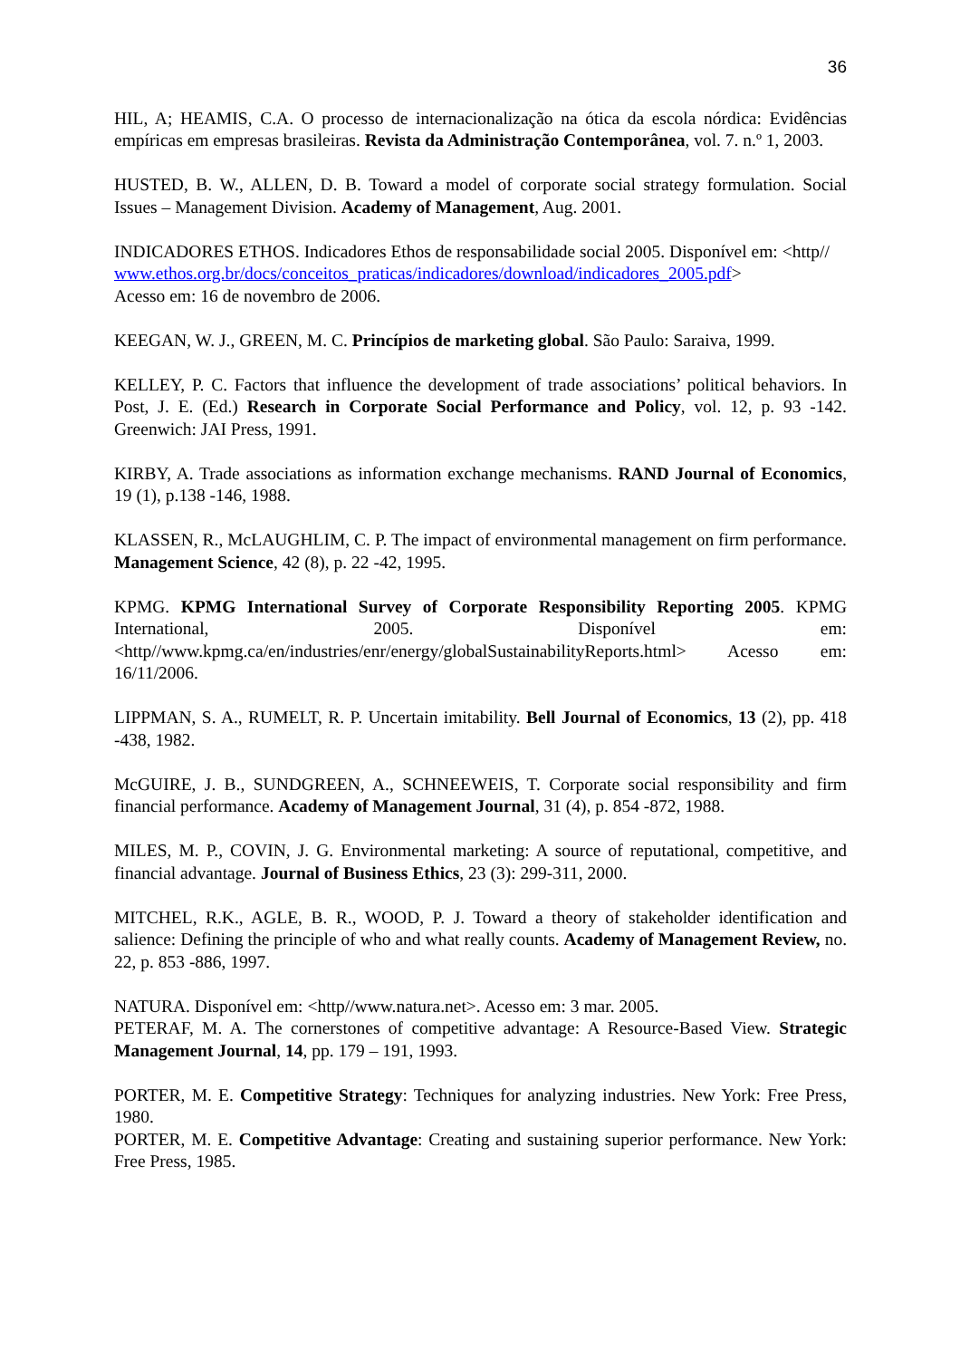36
HIL, A; HEAMIS, C.A. O processo de internacionalização na ótica da escola nórdica: Evidências empíricas em empresas brasileiras. Revista da Administração Contemporânea, vol. 7. n.º 1, 2003.
HUSTED, B. W., ALLEN, D. B. Toward a model of corporate social strategy formulation. Social Issues – Management Division. Academy of Management, Aug. 2001.
INDICADORES ETHOS. Indicadores Ethos de responsabilidade social 2005. Disponível em: <http//
www.ethos.org.br/docs/conceitos_praticas/indicadores/download/indicadores_2005.pdf>
Acesso em: 16 de novembro de 2006.
KEEGAN, W. J., GREEN, M. C. Princípios de marketing global. São Paulo: Saraiva, 1999.
KELLEY, P. C. Factors that influence the development of trade associations’ political behaviors. In Post, J. E. (Ed.) Research in Corporate Social Performance and Policy, vol. 12, p. 93 -142. Greenwich: JAI Press, 1991.
KIRBY, A. Trade associations as information exchange mechanisms. RAND Journal of Economics, 19 (1), p.138 -146, 1988.
KLASSEN, R., McLAUGHLIM, C. P. The impact of environmental management on firm performance. Management Science, 42 (8), p. 22 -42, 1995.
KPMG. KPMG International Survey of Corporate Responsibility Reporting 2005. KPMG International, 2005. Disponível em: <http//www.kpmg.ca/en/industries/enr/energy/globalSustainabilityReports.html> Acesso em: 16/11/2006.
LIPPMAN, S. A., RUMELT, R. P. Uncertain imitability. Bell Journal of Economics, 13 (2), pp. 418 -438, 1982.
McGUIRE, J. B., SUNDGREEN, A., SCHNEEWEIS, T. Corporate social responsibility and firm financial performance. Academy of Management Journal, 31 (4), p. 854 -872, 1988.
MILES, M. P., COVIN, J. G. Environmental marketing: A source of reputational, competitive, and financial advantage. Journal of Business Ethics, 23 (3): 299-311, 2000.
MITCHEL, R.K., AGLE, B. R., WOOD, P. J. Toward a theory of stakeholder identification and salience: Defining the principle of who and what really counts. Academy of Management Review, no. 22, p. 853 -886, 1997.
NATURA. Disponível em: <http//www.natura.net>. Acesso em: 3 mar. 2005.
PETERAF, M. A. The cornerstones of competitive advantage: A Resource-Based View. Strategic Management Journal, 14, pp. 179 – 191, 1993.
PORTER, M. E. Competitive Strategy: Techniques for analyzing industries. New York: Free Press, 1980.
PORTER, M. E. Competitive Advantage: Creating and sustaining superior performance. New York: Free Press, 1985.